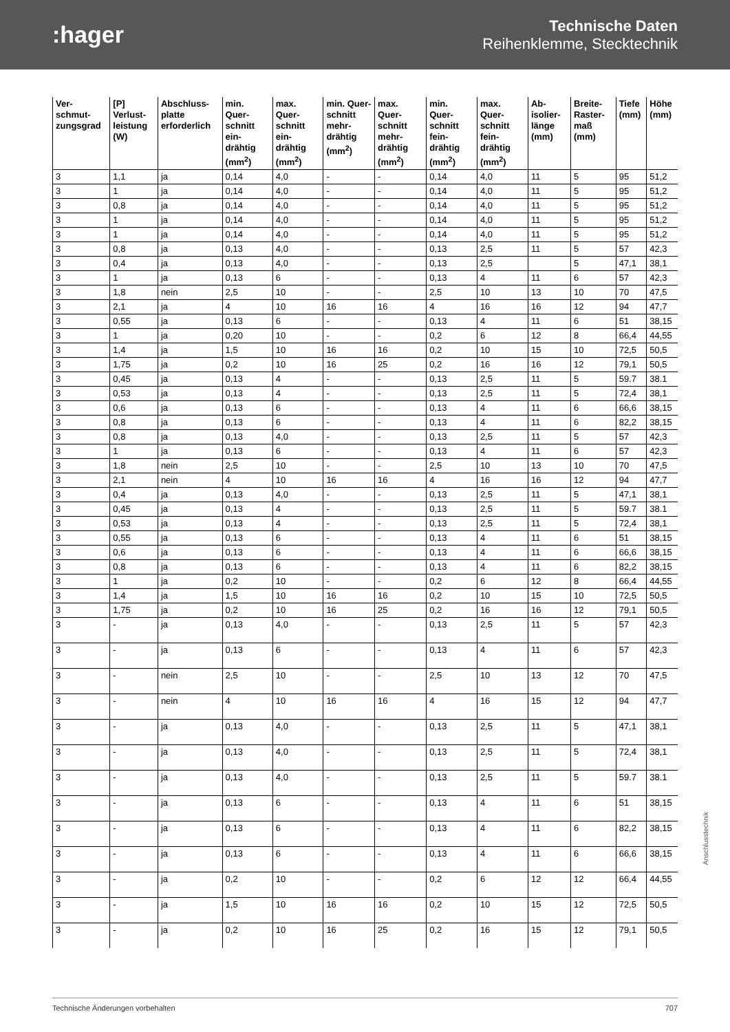:hager
Technische Daten
Reihenklemme, Stecktechnik
| Ver-schmut-zungsgrad | [P] Verlust-leistung (W) | Abschluss-platte erforderlich | min. Quer-schnitt ein-drähtig (mm<sup>2</sup>) | max. Quer-schnitt ein-drähtig (mm<sup>2</sup>) | min. Quer-schnitt mehr-drähtig (mm<sup>2</sup>) | max. Quer-schnitt mehr-drähtig (mm<sup>2</sup>) | min. Quer-schnitt fein-drähtig (mm<sup>2</sup>) | max. Quer-schnitt fein-drähtig (mm<sup>2</sup>) | Ab-isolier-länge (mm) | Breite-Raster-maß (mm) | Tiefe (mm) | Höhe (mm) |
| --- | --- | --- | --- | --- | --- | --- | --- | --- | --- | --- | --- | --- |
| 3 | 1,1 | ja | 0,14 | 4,0 | - | - | 0,14 | 4,0 | 11 | 5 | 95 | 51,2 |
| 3 | 1 | ja | 0,14 | 4,0 | - | - | 0,14 | 4,0 | 11 | 5 | 95 | 51,2 |
| 3 | 0,8 | ja | 0,14 | 4,0 | - | - | 0,14 | 4,0 | 11 | 5 | 95 | 51,2 |
| 3 | 1 | ja | 0,14 | 4,0 | - | - | 0,14 | 4,0 | 11 | 5 | 95 | 51,2 |
| 3 | 1 | ja | 0,14 | 4,0 | - | - | 0,14 | 4,0 | 11 | 5 | 95 | 51,2 |
| 3 | 0,8 | ja | 0,13 | 4,0 | - | - | 0,13 | 2,5 | 11 | 5 | 57 | 42,3 |
| 3 | 0,4 | ja | 0,13 | 4,0 | - | - | 0,13 | 2,5 | | 5 | 47,1 | 38,1 |
| 3 | 1 | ja | 0,13 | 6 | - | - | 0,13 | 4 | 11 | 6 | 57 | 42,3 |
| 3 | 1,8 | nein | 2,5 | 10 | - | - | 2,5 | 10 | 13 | 10 | 70 | 47,5 |
| 3 | 2,1 | ja | 4 | 10 | 16 | 16 | 4 | 16 | 16 | 12 | 94 | 47,7 |
| 3 | 0,55 | ja | 0,13 | 6 | - | - | 0,13 | 4 | 11 | 6 | 51 | 38,15 |
| 3 | 1 | ja | 0,20 | 10 | - | - | 0,2 | 6 | 12 | 8 | 66,4 | 44,55 |
| 3 | 1,4 | ja | 1,5 | 10 | 16 | 16 | 0,2 | 10 | 15 | 10 | 72,5 | 50,5 |
| 3 | 1,75 | ja | 0,2 | 10 | 16 | 25 | 0,2 | 16 | 16 | 12 | 79,1 | 50,5 |
| 3 | 0,45 | ja | 0,13 | 4 | - | - | 0,13 | 2,5 | 11 | 5 | 59.7 | 38.1 |
| 3 | 0,53 | ja | 0,13 | 4 | - | - | 0,13 | 2,5 | 11 | 5 | 72,4 | 38,1 |
| 3 | 0,6 | ja | 0,13 | 6 | - | - | 0,13 | 4 | 11 | 6 | 66,6 | 38,15 |
| 3 | 0,8 | ja | 0,13 | 6 | - | - | 0,13 | 4 | 11 | 6 | 82,2 | 38,15 |
| 3 | 0,8 | ja | 0,13 | 4,0 | - | - | 0,13 | 2,5 | 11 | 5 | 57 | 42,3 |
| 3 | 1 | ja | 0,13 | 6 | - | - | 0,13 | 4 | 11 | 6 | 57 | 42,3 |
| 3 | 1,8 | nein | 2,5 | 10 | - | - | 2,5 | 10 | 13 | 10 | 70 | 47,5 |
| 3 | 2,1 | nein | 4 | 10 | 16 | 16 | 4 | 16 | 16 | 12 | 94 | 47,7 |
| 3 | 0,4 | ja | 0,13 | 4,0 | - | - | 0,13 | 2,5 | 11 | 5 | 47,1 | 38,1 |
| 3 | 0,45 | ja | 0,13 | 4 | - | - | 0,13 | 2,5 | 11 | 5 | 59.7 | 38.1 |
| 3 | 0,53 | ja | 0,13 | 4 | - | - | 0,13 | 2,5 | 11 | 5 | 72,4 | 38,1 |
| 3 | 0,55 | ja | 0,13 | 6 | - | - | 0,13 | 4 | 11 | 6 | 51 | 38,15 |
| 3 | 0,6 | ja | 0,13 | 6 | - | - | 0,13 | 4 | 11 | 6 | 66,6 | 38,15 |
| 3 | 0,8 | ja | 0,13 | 6 | - | - | 0,13 | 4 | 11 | 6 | 82,2 | 38,15 |
| 3 | 1 | ja | 0,2 | 10 | - | - | 0,2 | 6 | 12 | 8 | 66,4 | 44,55 |
| 3 | 1,4 | ja | 1,5 | 10 | 16 | 16 | 0,2 | 10 | 15 | 10 | 72,5 | 50,5 |
| 3 | 1,75 | ja | 0,2 | 10 | 16 | 25 | 0,2 | 16 | 16 | 12 | 79,1 | 50,5 |
| 3 | - | ja | 0,13 | 4,0 | - | - | 0,13 | 2,5 | 11 | 5 | 57 | 42,3 |
| 3 | - | ja | 0,13 | 6 | - | - | 0,13 | 4 | 11 | 6 | 57 | 42,3 |
| 3 | - | nein | 2,5 | 10 | - | - | 2,5 | 10 | 13 | 12 | 70 | 47,5 |
| 3 | - | nein | 4 | 10 | 16 | 16 | 4 | 16 | 15 | 12 | 94 | 47,7 |
| 3 | - | ja | 0,13 | 4,0 | - | - | 0,13 | 2,5 | 11 | 5 | 47,1 | 38,1 |
| 3 | - | ja | 0,13 | 4,0 | - | - | 0,13 | 2,5 | 11 | 5 | 72,4 | 38,1 |
| 3 | - | ja | 0,13 | 4,0 | - | - | 0,13 | 2,5 | 11 | 5 | 59.7 | 38.1 |
| 3 | - | ja | 0,13 | 6 | - | - | 0,13 | 4 | 11 | 6 | 51 | 38,15 |
| 3 | - | ja | 0,13 | 6 | - | - | 0,13 | 4 | 11 | 6 | 82,2 | 38,15 |
| 3 | - | ja | 0,13 | 6 | - | - | 0,13 | 4 | 11 | 6 | 66,6 | 38,15 |
| 3 | - | ja | 0,2 | 10 | - | - | 0,2 | 6 | 12 | 12 | 66,4 | 44,55 |
| 3 | - | ja | 1,5 | 10 | 16 | 16 | 0,2 | 10 | 15 | 12 | 72,5 | 50,5 |
| 3 | - | ja | 0,2 | 10 | 16 | 25 | 0,2 | 16 | 15 | 12 | 79,1 | 50,5 |
Anschlusstechnik
Technische Änderungen vorbehalten 707